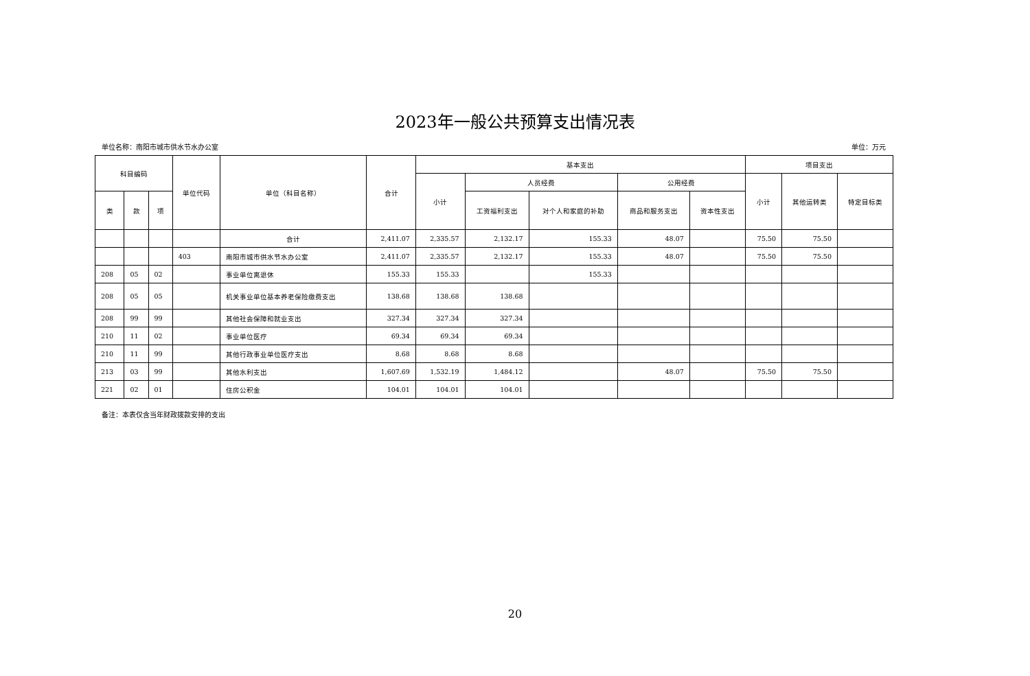2023年一般公共预算支出情况表
单位名称：南阳市城市供水节水办公室 单位：万元
| 科目编码 | | | 单位代码 | 单位（科目名称） | 合计 | 基本支出 | | | | | 项目支出 | | |
| --- | --- | --- | --- | --- | --- | --- | --- | --- | --- | --- | --- | --- | --- |
| | | | | | | 小计 | 人员经费 | | 公用经费 | | 小计 | 其他运转类 | 特定目标类 |
| 类 | 款 | 项 | | | | | 工资福利支出 | 对个人和家庭的补助 | 商品和服务支出 | 资本性支出 | | | |
| | | | | 合计 | 2,411.07 | 2,335.57 | 2,132.17 | 155.33 | 48.07 | | 75.50 | 75.50 | |
| | | | 403 | 南阳市城市供水节水办公室 | 2,411.07 | 2,335.57 | 2,132.17 | 155.33 | 48.07 | | 75.50 | 75.50 | |
| 208 | 05 | 02 | | 事业单位离退休 | 155.33 | 155.33 | | 155.33 | | | | | |
| 208 | 05 | 05 | | 机关事业单位基本养老保险缴费支出 | 138.68 | 138.68 | 138.68 | | | | | | |
| 208 | 99 | 99 | | 其他社会保障和就业支出 | 327.34 | 327.34 | 327.34 | | | | | | |
| 210 | 11 | 02 | | 事业单位医疗 | 69.34 | 69.34 | 69.34 | | | | | | |
| 210 | 11 | 99 | | 其他行政事业单位医疗支出 | 8.68 | 8.68 | 8.68 | | | | | | |
| 213 | 03 | 99 | | 其他水利支出 | 1,607.69 | 1,532.19 | 1,484.12 | | 48.07 | | 75.50 | 75.50 | |
| 221 | 02 | 01 | | 住房公积金 | 104.01 | 104.01 | 104.01 | | | | | | |
备注：本表仅含当年财政拨款安排的支出
20